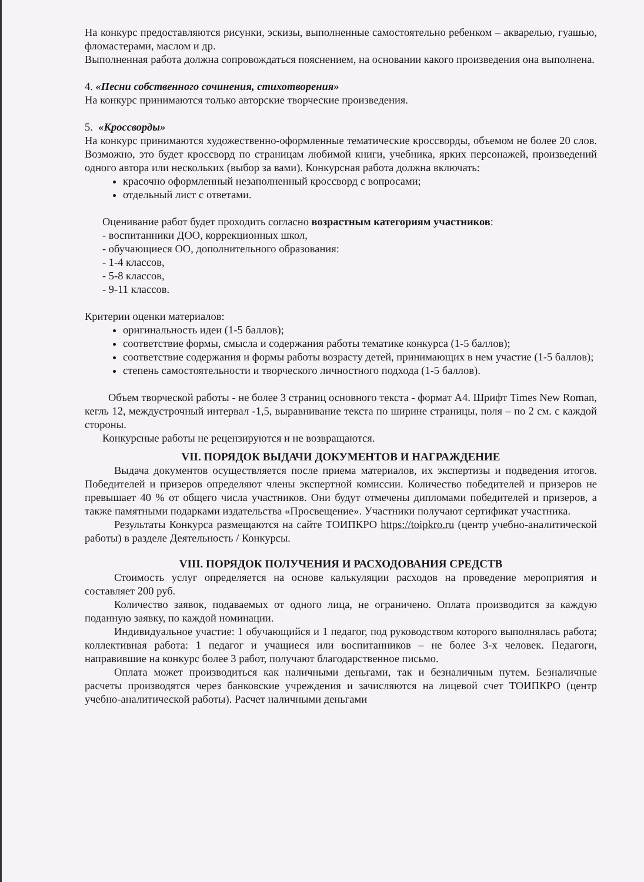На конкурс предоставляются рисунки, эскизы, выполненные самостоятельно ребенком – акварелью, гуашью, фломастерами, маслом и др.
Выполненная работа должна сопровождаться пояснением, на основании какого произведения она выполнена.
4. «Песни собственного сочинения, стихотворения»
На конкурс принимаются только авторские творческие произведения.
5. «Кроссворды»
На конкурс принимаются художественно-оформленные тематические кроссворды, объемом не более 20 слов. Возможно, это будет кроссворд по страницам любимой книги, учебника, ярких персонажей, произведений одного автора или нескольких (выбор за вами). Конкурсная работа должна включать:
красочно оформленный незаполненный кроссворд с вопросами;
отдельный лист с ответами.
Оценивание работ будет проходить согласно возрастным категориям участников:
- воспитанники ДОО, коррекционных школ,
- обучающиеся ОО, дополнительного образования:
- 1-4 классов,
- 5-8 классов,
- 9-11 классов.
Критерии оценки материалов:
оригинальность идеи (1-5 баллов);
соответствие формы, смысла и содержания работы тематике конкурса (1-5 баллов);
соответствие содержания и формы работы возрасту детей, принимающих в нем участие (1-5 баллов);
степень самостоятельности и творческого личностного подхода (1-5 баллов).
Объем творческой работы - не более 3 страниц основного текста - формат А4. Шрифт Times New Roman, кегль 12, междустрочный интервал -1,5, выравнивание текста по ширине страницы, поля – по 2 см. с каждой стороны.
Конкурсные работы не рецензируются и не возвращаются.
VII. ПОРЯДОК ВЫДАЧИ ДОКУМЕНТОВ И НАГРАЖДЕНИЕ
Выдача документов осуществляется после приема материалов, их экспертизы и подведения итогов. Победителей и призеров определяют члены экспертной комиссии. Количество победителей и призеров не превышает 40 % от общего числа участников. Они будут отмечены дипломами победителей и призеров, а также памятными подарками издательства «Просвещение». Участники получают сертификат участника.
Результаты Конкурса размещаются на сайте ТОИПКРО https://toipkro.ru (центр учебно-аналитической работы) в разделе Деятельность / Конкурсы.
VIII. ПОРЯДОК ПОЛУЧЕНИЯ И РАСХОДОВАНИЯ СРЕДСТВ
Стоимость услуг определяется на основе калькуляции расходов на проведение мероприятия и составляет 200 руб.
Количество заявок, подаваемых от одного лица, не ограничено. Оплата производится за каждую поданную заявку, по каждой номинации.
Индивидуальное участие: 1 обучающийся и 1 педагог, под руководством которого выполнялась работа; коллективная работа: 1 педагог и учащиеся или воспитанников – не более 3-х человек. Педагоги, направившие на конкурс более 3 работ, получают благодарственное письмо.
Оплата может производиться как наличными деньгами, так и безналичным путем. Безналичные расчеты производятся через банковские учреждения и зачисляются на лицевой счет ТОИПКРО (центр учебно-аналитической работы). Расчет наличными деньгами